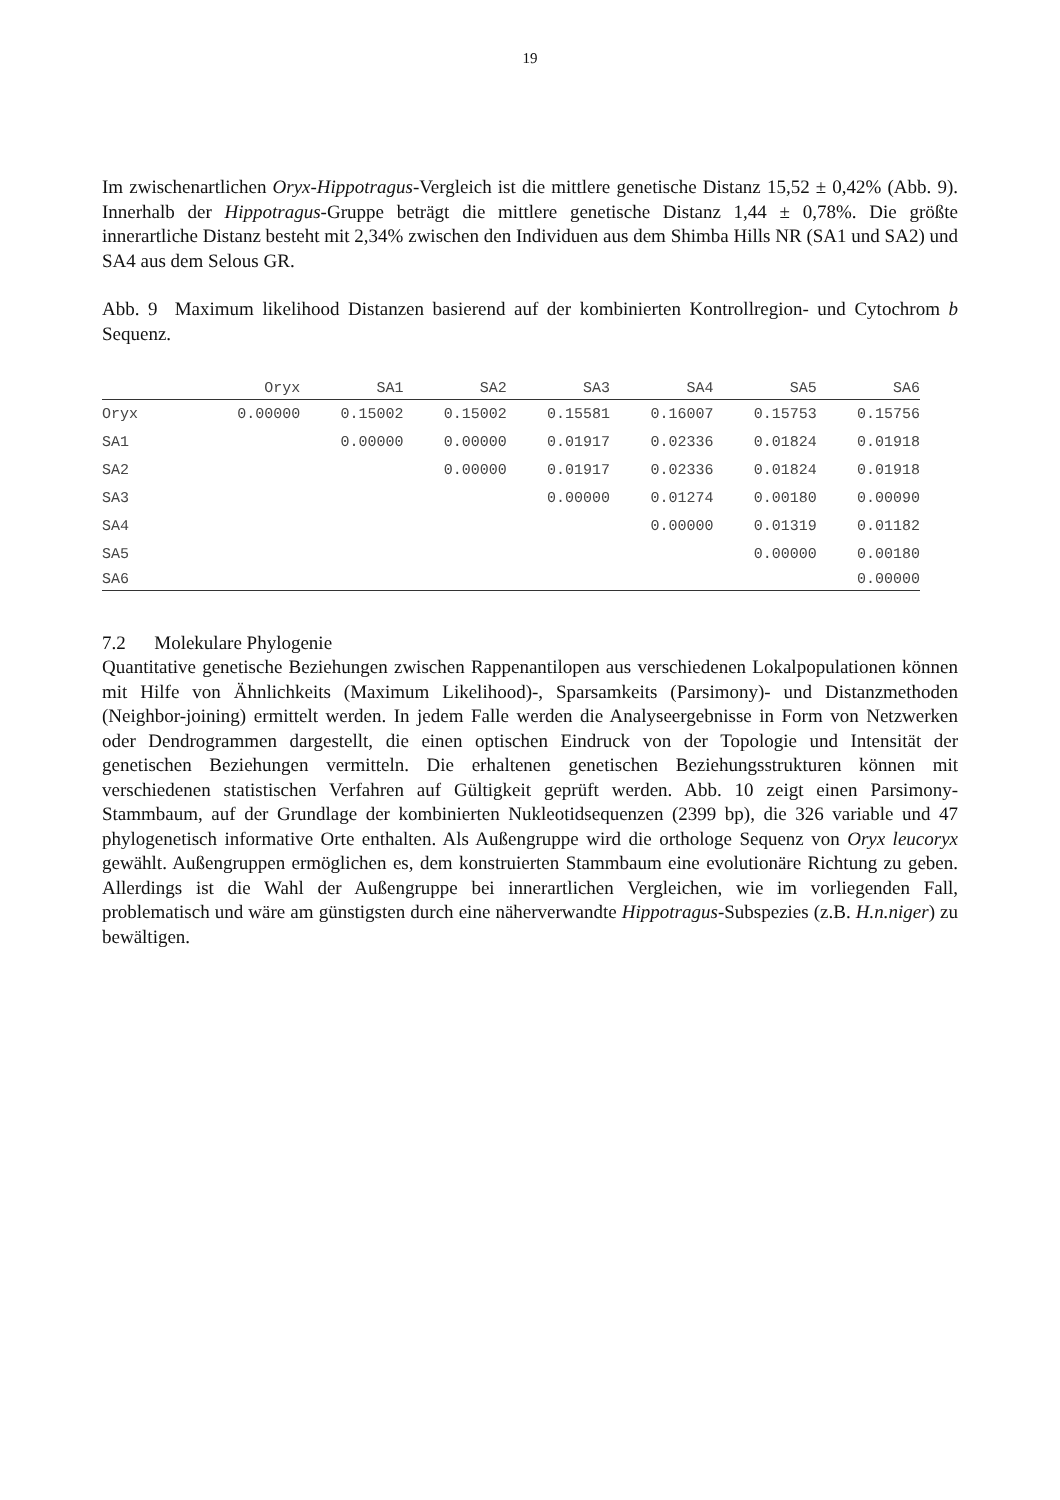19
Im zwischenartlichen Oryx-Hippotragus-Vergleich ist die mittlere genetische Distanz 15,52 ± 0,42% (Abb. 9). Innerhalb der Hippotragus-Gruppe beträgt die mittlere genetische Distanz 1,44 ± 0,78%. Die größte innerartliche Distanz besteht mit 2,34% zwischen den Individuen aus dem Shimba Hills NR (SA1 und SA2) und SA4 aus dem Selous GR.
Abb. 9 Maximum likelihood Distanzen basierend auf der kombinierten Kontrollregion- und Cytochrom b Sequenz.
| | Oryx | SA1 | SA2 | SA3 | SA4 | SA5 | SA6 |
| --- | --- | --- | --- | --- | --- | --- | --- |
| Oryx | 0.00000 | 0.15002 | 0.15002 | 0.15581 | 0.16007 | 0.15753 | 0.15756 |
| SA1 | | 0.00000 | 0.00000 | 0.01917 | 0.02336 | 0.01824 | 0.01918 |
| SA2 | | | 0.00000 | 0.01917 | 0.02336 | 0.01824 | 0.01918 |
| SA3 | | | | 0.00000 | 0.01274 | 0.00180 | 0.00090 |
| SA4 | | | | | 0.00000 | 0.01319 | 0.01182 |
| SA5 | | | | | | 0.00000 | 0.00180 |
| SA6 | | | | | | | 0.00000 |
7.2 Molekulare Phylogenie
Quantitative genetische Beziehungen zwischen Rappenantilopen aus verschiedenen Lokalpopulationen können mit Hilfe von Ähnlichkeits (Maximum Likelihood)-, Sparsamkeits (Parsimony)- und Distanzmethoden (Neighbor-joining) ermittelt werden. In jedem Falle werden die Analyseergebnisse in Form von Netzwerken oder Dendrogrammen dargestellt, die einen optischen Eindruck von der Topologie und Intensität der genetischen Beziehungen vermitteln. Die erhaltenen genetischen Beziehungsstrukturen können mit verschiedenen statistischen Verfahren auf Gültigkeit geprüft werden. Abb. 10 zeigt einen Parsimony-Stammbaum, auf der Grundlage der kombinierten Nukleotidsequenzen (2399 bp), die 326 variable und 47 phylogenetisch informative Orte enthalten. Als Außengruppe wird die orthologe Sequenz von Oryx leucoryx gewählt. Außengruppen ermöglichen es, dem konstruierten Stammbaum eine evolutionäre Richtung zu geben. Allerdings ist die Wahl der Außengruppe bei innerartlichen Vergleichen, wie im vorliegenden Fall, problematisch und wäre am günstigsten durch eine näherverwandte Hippotragus-Subspezies (z.B. H.n.niger) zu bewältigen.